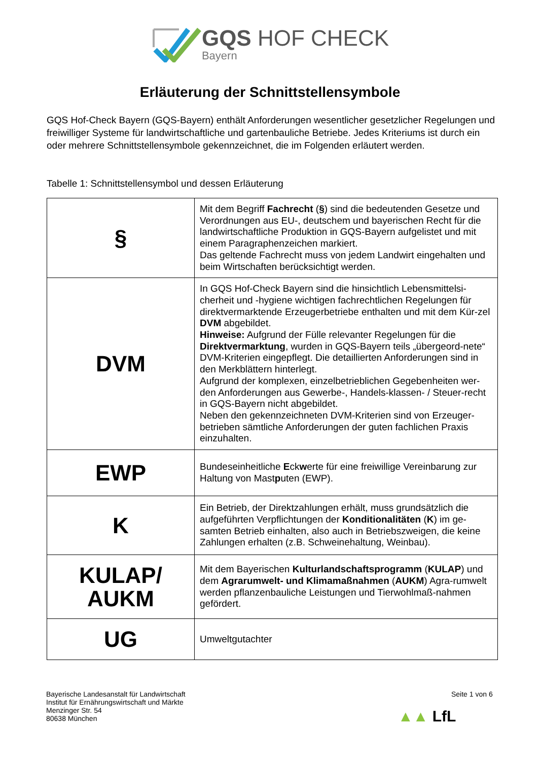GQS HOF CHECK
Bayern
Erläuterung der Schnittstellensymbole
GQS Hof-Check Bayern (GQS-Bayern) enthält Anforderungen wesentlicher gesetzlicher Regelungen und freiwilliger Systeme für landwirtschaftliche und gartenbauliche Betriebe. Jedes Kriteriums ist durch ein oder mehrere Schnittstellensymbole gekennzeichnet, die im Folgenden erläutert werden.
Tabelle 1: Schnittstellensymbol und dessen Erläuterung
| § | Mit dem Begriff Fachrecht ( § ) sind die bedeutenden Gesetze und Verordnungen aus EU-, deutschem und bayerischen Recht für die landwirtschaftliche Produktion in GQS-Bayern aufgelistet und mit einem Paragraphenzeichen markiert. Das geltende Fachrecht muss von jedem Landwirt eingehalten und beim Wirtschaften berücksichtigt werden. |
| DVM | In GQS Hof-Check Bayern sind die hinsichtlich Lebensmittelsi-cherheit und -hygiene wichtigen fachrechtlichen Regelungen für direktvermarktende Erzeugerbetriebe enthalten und mit dem Kür-zel DVM abgebildet. Hinweise: Aufgrund der Fülle relevanter Regelungen für die Direktvermarktung , wurden in GQS-Bayern teils „übergeord-nete“ DVM-Kriterien eingepflegt. Die detaillierten Anforderungen sind in den Merkblättern hinterlegt. Aufgrund der komplexen, einzelbetrieblichen Gegebenheiten wer-den Anforderungen aus Gewerbe-, Handels-klassen- / Steuer-recht in GQS-Bayern nicht abgebildet. Neben den gekennzeichneten DVM-Kriterien sind von Erzeuger-betrieben sämtliche Anforderungen der guten fachlichen Praxis einzuhalten. |
| EWP | Bundeseinheitliche E ck w erte für eine freiwillige Vereinbarung zur Haltung von Mast p uten (EWP). |
| K | Ein Betrieb, der Direktzahlungen erhält, muss grundsätzlich die aufgeführten Verpflichtungen der Konditionalitäten ( K ) im ge-samten Betrieb einhalten, also auch in Betriebszweigen, die keine Zahlungen erhalten (z.B. Schweinehaltung, Weinbau). |
| KULAP/ AUKM | Mit dem Bayerischen Kulturlandschaftsprogramm ( KULAP ) und dem Agrarumwelt- und Klimamaßnahmen ( AUKM ) Agra-rumwelt werden pflanzenbauliche Leistungen und Tierwohlmaß-nahmen gefördert. |
| UG | Umweltgutachter |
Bayerische Landesanstalt für Landwirtschaft
Institut für Ernährungswirtschaft und Märkte
Menzinger Str. 54
80638 München
Seite 1 von 6
▲▲ LfL